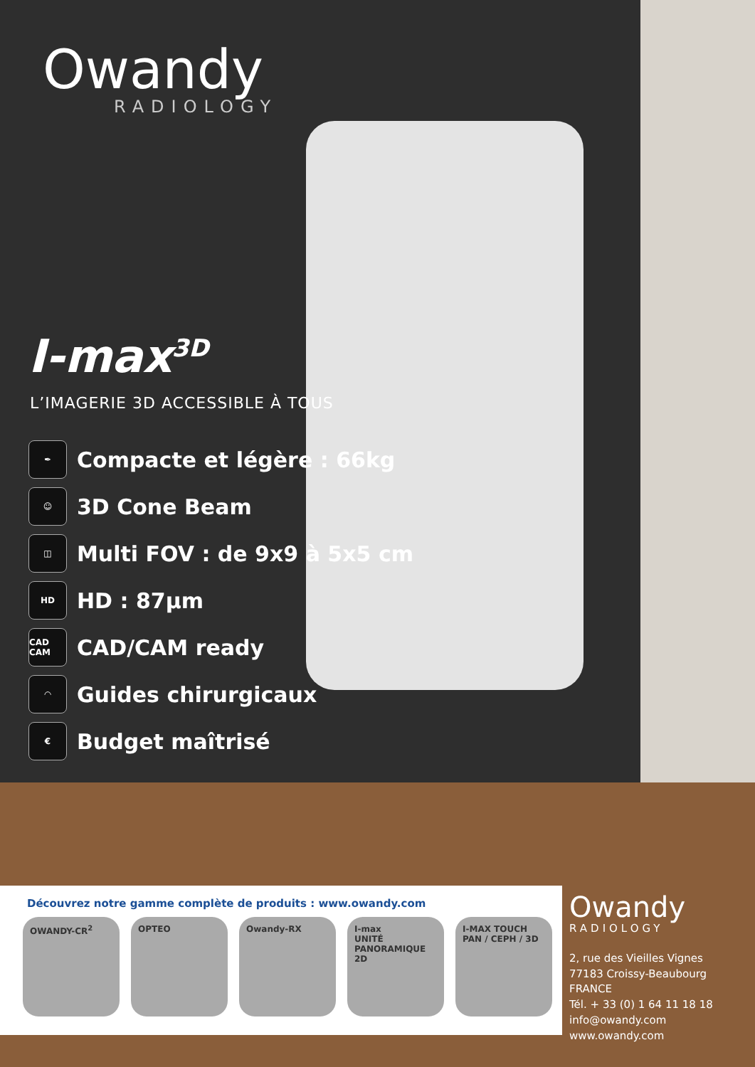Owandy
RADIOLOGY
I-max<sup>3D</sup>
L’IMAGERIE 3D ACCESSIBLE À TOUS
✒ Compacte et légère : 66kg
☺ 3D Cone Beam
◫ Multi FOV : de 9x9 à 5x5 cm
HD HD : 87µm
CAD CAM CAD/CAM ready
◠ Guides chirurgicaux
€ Budget maîtrisé
Découvrez notre gamme complète de produits : www.owandy.com
OWANDY-CR<sup>2</sup> OPTEO Owandy-RX I-max
UNITÉ PANORAMIQUE 2D
I-MAX TOUCH
PAN / CEPH / 3D
Owandy
RADIOLOGY
2, rue des Vieilles Vignes
77183 Croissy-Beaubourg
FRANCE
Tél. + 33 (0) 1 64 11 18 18
info@owandy.com
www.owandy.com